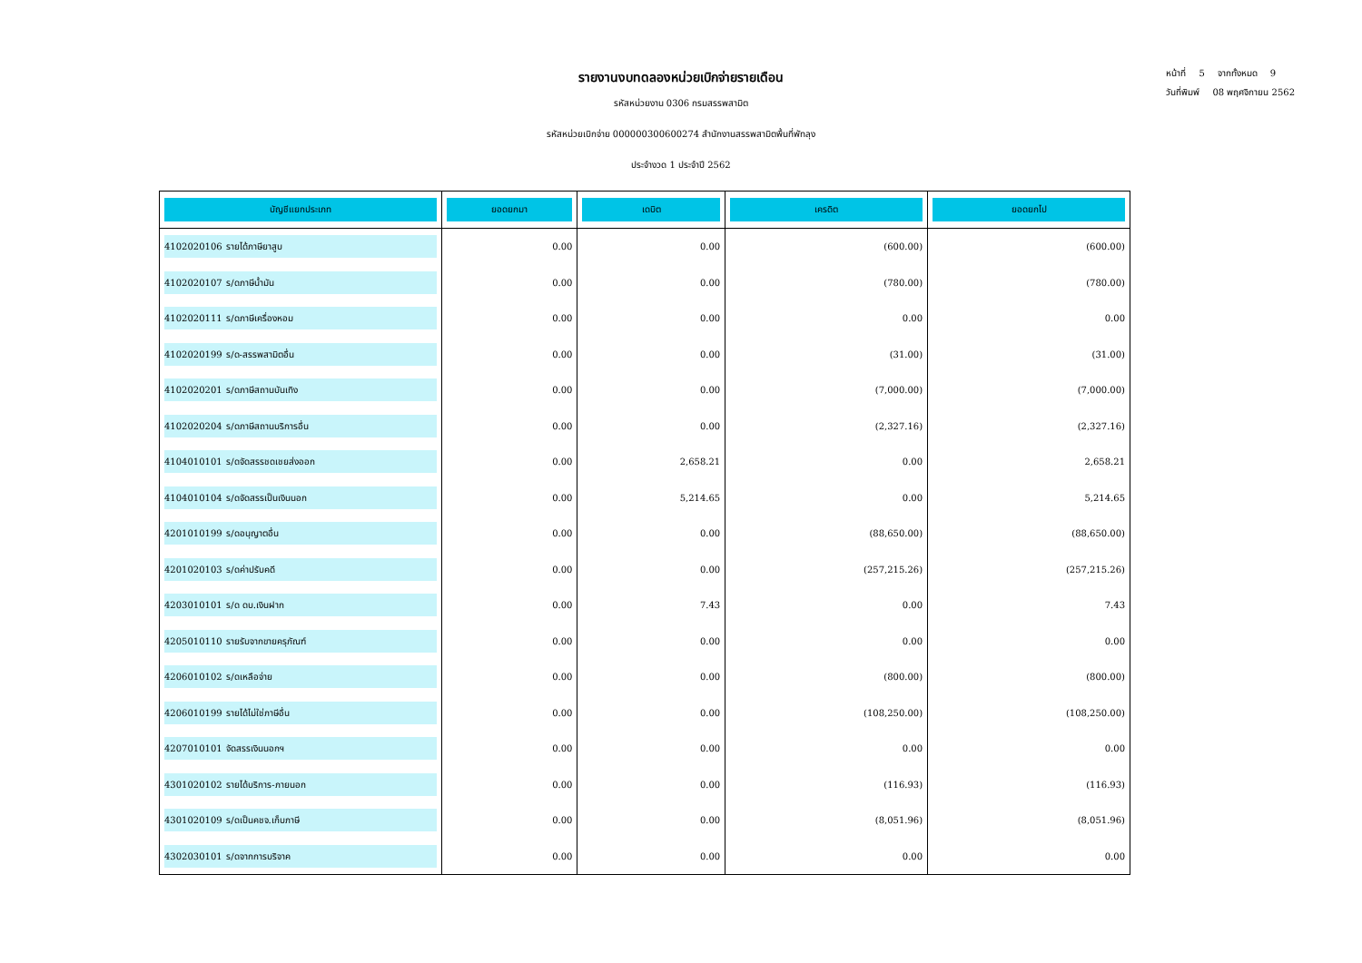รายงานงบทดลองหน่วยเบิกจ่ายรายเดือน
รหัสหน่วยงาน 0306 กรมสรรพสามิต
รหัสหน่วยเบิกจ่าย 000000300600274 สำนักงานสรรพสามิตพื้นที่พัทลุง
ประจำงวด 1 ประจำปี 2562
หน้าที่ 5 จากทั้งหมด 9
วันที่พิมพ์ 08 พฤศจิกายน 2562
| บัญชีแยกประเภท | ยอดยกมา | เดบิต | เครดิต | ยอดยกไป |
| --- | --- | --- | --- | --- |
| 4102020106 รายได้ภาษียาสูบ | 0.00 | 0.00 | (600.00) | (600.00) |
| 4102020107 ร/ดภาษีน้ำมัน | 0.00 | 0.00 | (780.00) | (780.00) |
| 4102020111 ร/ดภาษีเครื่องหอม | 0.00 | 0.00 | 0.00 | 0.00 |
| 4102020199 ร/ด-สรรพสามิตอื่น | 0.00 | 0.00 | (31.00) | (31.00) |
| 4102020201 ร/ดภาษีสถานบันเทิง | 0.00 | 0.00 | (7,000.00) | (7,000.00) |
| 4102020204 ร/ดภาษีสถานบริการอื่น | 0.00 | 0.00 | (2,327.16) | (2,327.16) |
| 4104010101 ร/ดจัดสรรชดเชยส่งออก | 0.00 | 2,658.21 | 0.00 | 2,658.21 |
| 4104010104 ร/ดจัดสรรเป็นเงินนอก | 0.00 | 5,214.65 | 0.00 | 5,214.65 |
| 4201010199 ร/ดอนุญาตอื่น | 0.00 | 0.00 | (88,650.00) | (88,650.00) |
| 4201020103 ร/ดค่าปรับคดี | 0.00 | 0.00 | (257,215.26) | (257,215.26) |
| 4203010101 ร/ด ดบ.เงินฝาก | 0.00 | 7.43 | 0.00 | 7.43 |
| 4205010110 รายรับจากขายครุภัณฑ์ | 0.00 | 0.00 | 0.00 | 0.00 |
| 4206010102 ร/ดเหลือจ่าย | 0.00 | 0.00 | (800.00) | (800.00) |
| 4206010199 รายได้ไม่ใช่ภาษีอื่น | 0.00 | 0.00 | (108,250.00) | (108,250.00) |
| 4207010101 จัดสรรเงินนอกฯ | 0.00 | 0.00 | 0.00 | 0.00 |
| 4301020102 รายได้บริการ-ภายนอก | 0.00 | 0.00 | (116.93) | (116.93) |
| 4301020109 ร/ดเป็นคชจ.เก็บภาษี | 0.00 | 0.00 | (8,051.96) | (8,051.96) |
| 4302030101 ร/ดจากการบริจาค | 0.00 | 0.00 | 0.00 | 0.00 |